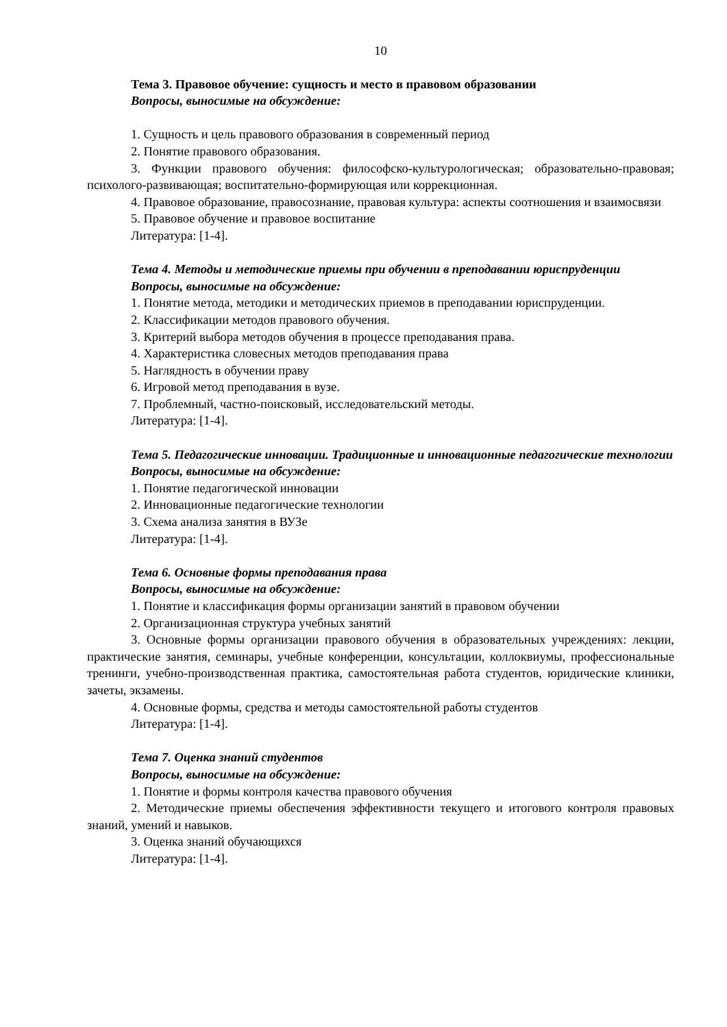10
Тема 3. Правовое обучение: сущность и место в правовом образовании
Вопросы, выносимые на обсуждение:
1. Сущность и цель правового образования в современный период
2. Понятие правового образования.
3. Функции правового обучения: философско-культурологическая; образовательно-правовая; психолого-развивающая; воспитательно-формирующая или коррекционная.
4. Правовое образование, правосознание, правовая культура: аспекты соотношения и взаимосвязи
5. Правовое обучение и правовое воспитание
Литература: [1-4].
Тема 4. Методы и методические приемы при обучении в преподавании юриспруденции
Вопросы, выносимые на обсуждение:
1. Понятие метода, методики и методических приемов в преподавании юриспруденции.
2. Классификации методов правового обучения.
3. Критерий выбора методов обучения в процессе преподавания права.
4. Характеристика словесных методов преподавания права
5. Наглядность в обучении праву
6. Игровой метод преподавания в вузе.
7. Проблемный, частно-поисковый, исследовательский методы.
Литература: [1-4].
Тема 5. Педагогические инновации. Традиционные и инновационные педагогические технологии
Вопросы, выносимые на обсуждение:
1. Понятие педагогической инновации
2. Инновационные педагогические технологии
3. Схема анализа занятия в ВУЗе
Литература: [1-4].
Тема 6. Основные формы преподавания права
Вопросы, выносимые на обсуждение:
1. Понятие и классификация формы организации занятий в правовом обучении
2. Организационная структура учебных занятий
3. Основные формы организации правового обучения в образовательных учреждениях: лекции, практические занятия, семинары, учебные конференции, консультации, коллоквиумы, профессиональные тренинги, учебно-производственная практика, самостоятельная работа студентов, юридические клиники, зачеты, экзамены.
4. Основные формы, средства и методы самостоятельной работы студентов
Литература: [1-4].
Тема 7. Оценка знаний студентов
Вопросы, выносимые на обсуждение:
1. Понятие и формы контроля качества правового обучения
2. Методические приемы обеспечения эффективности текущего и итогового контроля правовых знаний, умений и навыков.
3. Оценка знаний обучающихся
Литература: [1-4].